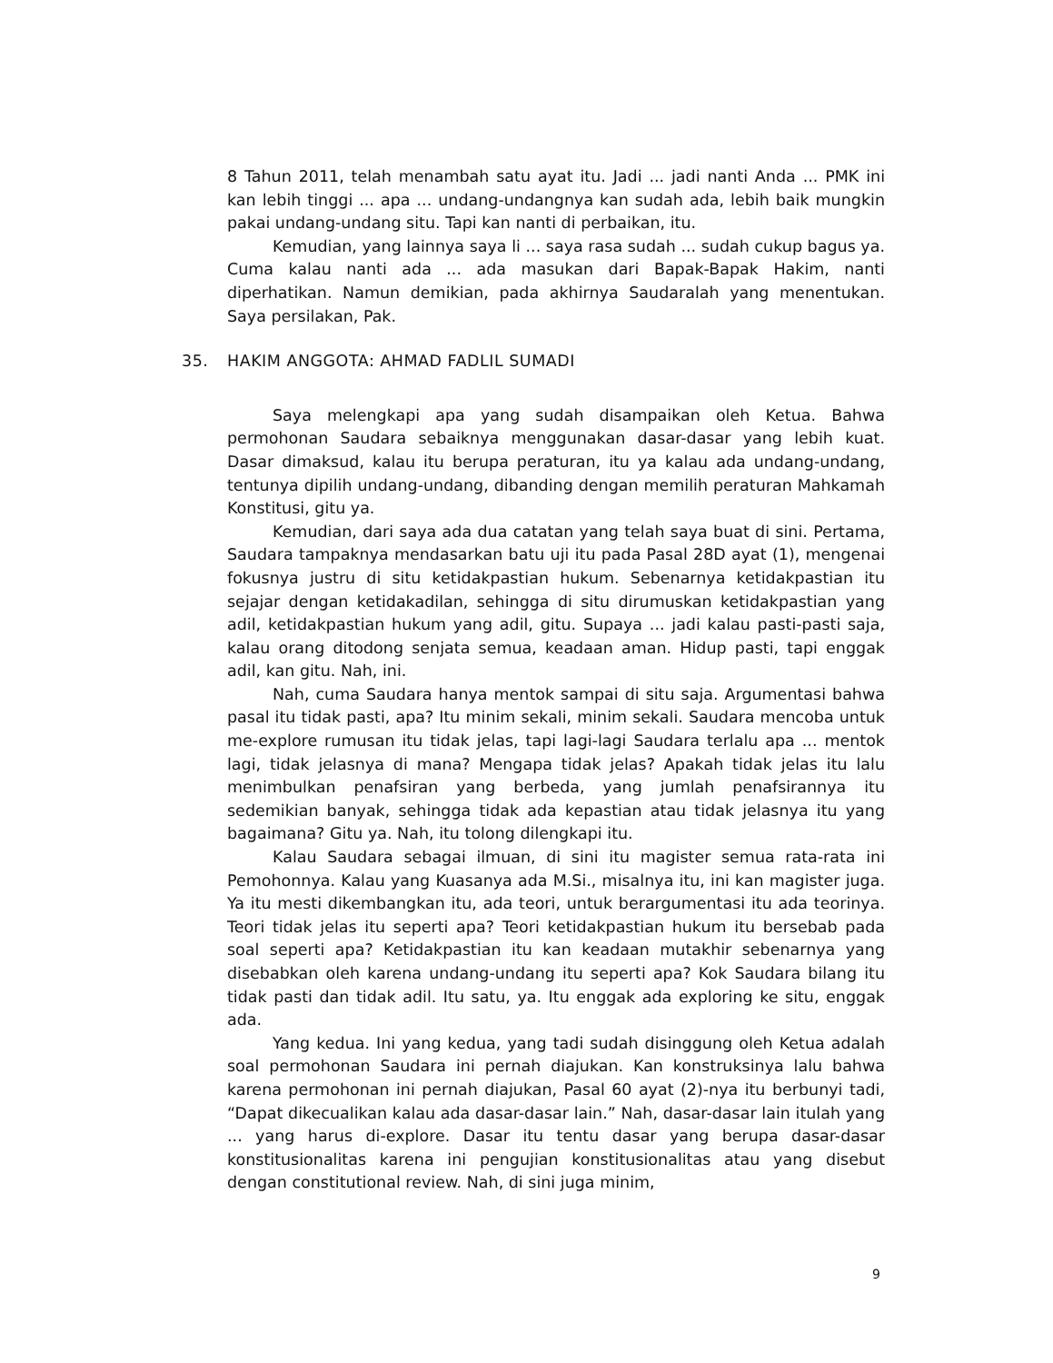8 Tahun 2011, telah menambah satu ayat itu. Jadi ... jadi nanti Anda ... PMK ini kan lebih tinggi ... apa ... undang-undangnya kan sudah ada, lebih baik mungkin pakai undang-undang situ. Tapi kan nanti di perbaikan, itu.
Kemudian, yang lainnya saya li ... saya rasa sudah ... sudah cukup bagus ya. Cuma kalau nanti ada ... ada masukan dari Bapak-Bapak Hakim, nanti diperhatikan. Namun demikian, pada akhirnya Saudaralah yang menentukan. Saya persilakan, Pak.
35. HAKIM ANGGOTA: AHMAD FADLIL SUMADI
Saya melengkapi apa yang sudah disampaikan oleh Ketua. Bahwa permohonan Saudara sebaiknya menggunakan dasar-dasar yang lebih kuat. Dasar dimaksud, kalau itu berupa peraturan, itu ya kalau ada undang-undang, tentunya dipilih undang-undang, dibanding dengan memilih peraturan Mahkamah Konstitusi, gitu ya.
Kemudian, dari saya ada dua catatan yang telah saya buat di sini. Pertama, Saudara tampaknya mendasarkan batu uji itu pada Pasal 28D ayat (1), mengenai fokusnya justru di situ ketidakpastian hukum. Sebenarnya ketidakpastian itu sejajar dengan ketidakadilan, sehingga di situ dirumuskan ketidakpastian yang adil, ketidakpastian hukum yang adil, gitu. Supaya ... jadi kalau pasti-pasti saja, kalau orang ditodong senjata semua, keadaan aman. Hidup pasti, tapi enggak adil, kan gitu. Nah, ini.
Nah, cuma Saudara hanya mentok sampai di situ saja. Argumentasi bahwa pasal itu tidak pasti, apa? Itu minim sekali, minim sekali. Saudara mencoba untuk me-explore rumusan itu tidak jelas, tapi lagi-lagi Saudara terlalu apa ... mentok lagi, tidak jelasnya di mana? Mengapa tidak jelas? Apakah tidak jelas itu lalu menimbulkan penafsiran yang berbeda, yang jumlah penafsirannya itu sedemikian banyak, sehingga tidak ada kepastian atau tidak jelasnya itu yang bagaimana? Gitu ya. Nah, itu tolong dilengkapi itu.
Kalau Saudara sebagai ilmuan, di sini itu magister semua rata-rata ini Pemohonnya. Kalau yang Kuasanya ada M.Si., misalnya itu, ini kan magister juga. Ya itu mesti dikembangkan itu, ada teori, untuk berargumentasi itu ada teorinya. Teori tidak jelas itu seperti apa? Teori ketidakpastian hukum itu bersebab pada soal seperti apa? Ketidakpastian itu kan keadaan mutakhir sebenarnya yang disebabkan oleh karena undang-undang itu seperti apa? Kok Saudara bilang itu tidak pasti dan tidak adil. Itu satu, ya. Itu enggak ada exploring ke situ, enggak ada.
Yang kedua. Ini yang kedua, yang tadi sudah disinggung oleh Ketua adalah soal permohonan Saudara ini pernah diajukan. Kan konstruksinya lalu bahwa karena permohonan ini pernah diajukan, Pasal 60 ayat (2)-nya itu berbunyi tadi, “Dapat dikecualikan kalau ada dasar-dasar lain.” Nah, dasar-dasar lain itulah yang ... yang harus di-explore. Dasar itu tentu dasar yang berupa dasar-dasar konstitusionalitas karena ini pengujian konstitusionalitas atau yang disebut dengan constitutional review. Nah, di sini juga minim,
9